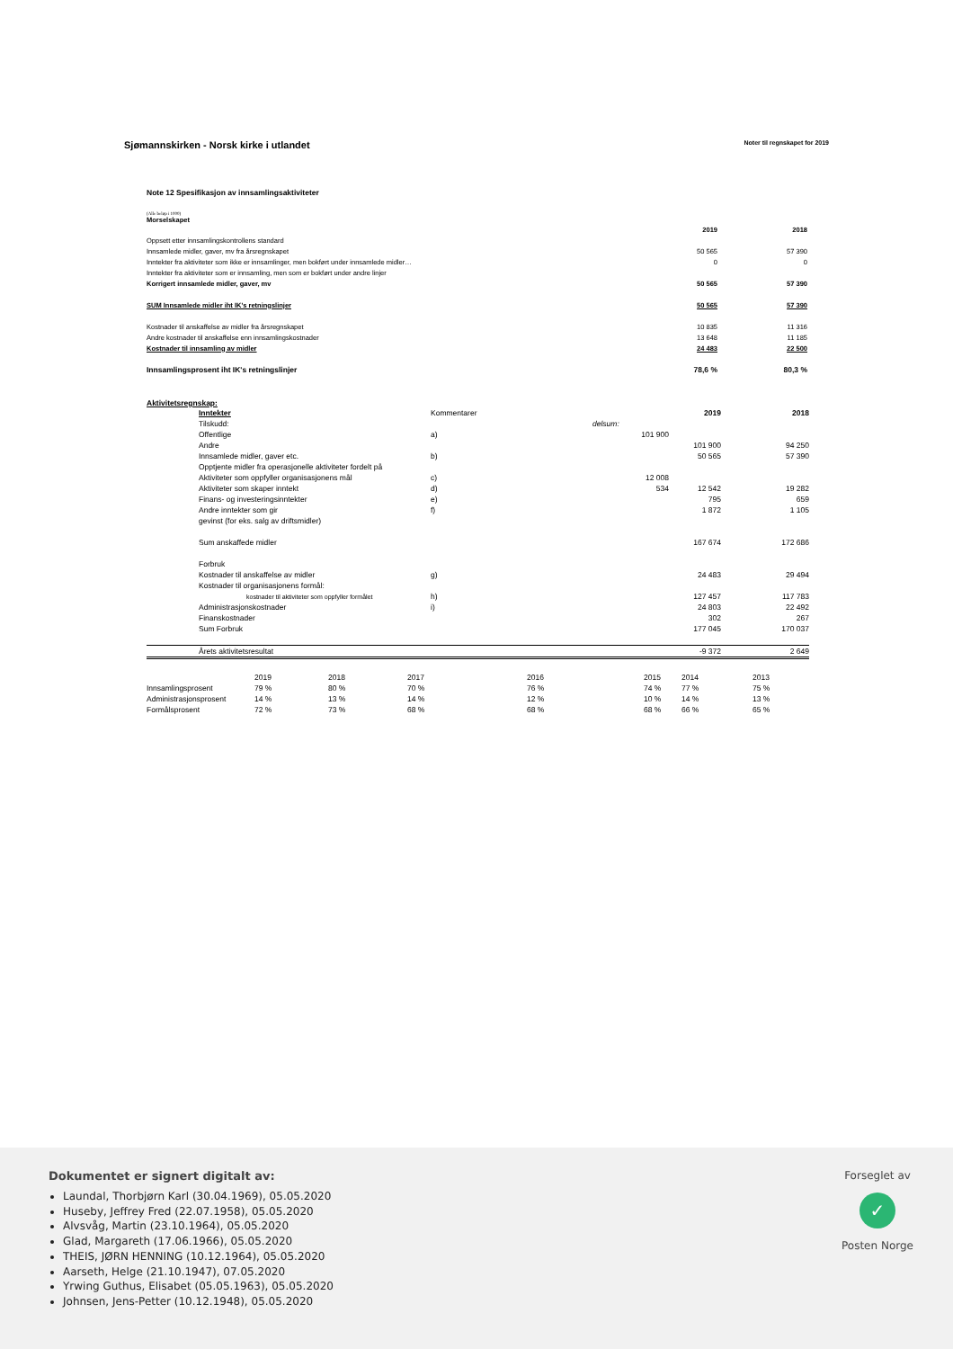Sjømannskirken - Norsk kirke i utlandet
Noter til regnskapet for 2019
Note 12 Spesifikasjon av innsamlingsaktiviteter
(Alle beløp i 1000)
Morselskapet
| | 2019 | 2018 |
| Oppsett etter innsamlingskontrollens standard | | |
| Innsamlede midler, gaver, mv fra årsregnskapet | 50 565 | 57 390 |
| Inntekter fra aktiviteter som ikke er innsamlinger, men bokført under innsamlede midler… | 0 | 0 |
| Inntekter fra aktiviteter som er innsamling, men som er bokført under andre linjer | | |
| Korrigert innsamlede midler, gaver, mv | 50 565 | 57 390 |
| SUM Innsamlede midler iht IK's retningslinjer | 50 565 | 57 390 |
| Kostnader til anskaffelse av midler fra årsregnskapet | 10 835 | 11 316 |
| Andre kostnader til anskaffelse enn innsamlingskostnader | 13 648 | 11 185 |
| Kostnader til innsamling av midler | 24 483 | 22 500 |
| Innsamlingsprosent iht IK's retningslinjer | 78,6 % | 80,3 % |
Aktivitetsregnskap:
| | Inntekter | Kommentarer | | 2019 | 2018 |
| | Tilskudd: | | delsum: | | |
| | Offentlige | a) | 101 900 | | |
| | Andre | | | 101 900 | 94 250 |
| | Innsamlede midler, gaver etc. | b) | | 50 565 | 57 390 |
| | Opptjente midler fra operasjonelle aktiviteter fordelt på | | | | |
| | Aktiviteter som oppfyller organisasjonens mål | c) | 12 008 | | |
| | Aktiviteter som skaper inntekt | d) | 534 | 12 542 | 19 282 |
| | Finans- og investeringsinntekter | e) | | 795 | 659 |
| | Andre inntekter som gir | f) | | 1 872 | 1 105 |
| | gevinst (for eks. salg av driftsmidler) | | | | |
| | Sum anskaffede midler | | | 167 674 | 172 686 |
| | Forbruk | | | | |
| | Kostnader til anskaffelse av midler | g) | | 24 483 | 29 494 |
| | Kostnader til organisasjonens formål: | | | | |
| | kostnader til aktiviteter som oppfyller formålet | h) | | 127 457 | 117 783 |
| | Administrasjonskostnader | i) | | 24 803 | 22 492 |
| | Finanskostnader | | | 302 | 267 |
| | Sum Forbruk | | | 177 045 | 170 037 |
| | Årets aktivitetsresultat | | | -9 372 | 2 649 |
| | 2019 | 2018 | 2017 | 2016 | 2015 | 2014 | 2013 |
| Innsamlingsprosent | 79 % | 80 % | 70 % | 76 % | 74 % | 77 % | 75 % |
| Administrasjonsprosent | 14 % | 13 % | 14 % | 12 % | 10 % | 14 % | 13 % |
| Formålsprosent | 72 % | 73 % | 68 % | 68 % | 68 % | 66 % | 65 % |
Dokumentet er signert digitalt av:
Laundal, Thorbjørn Karl (30.04.1969), 05.05.2020
Huseby, Jeffrey Fred (22.07.1958), 05.05.2020
Alvsvåg, Martin (23.10.1964), 05.05.2020
Glad, Margareth (17.06.1966), 05.05.2020
THEIS, JØRN HENNING (10.12.1964), 05.05.2020
Aarseth, Helge (21.10.1947), 07.05.2020
Yrwing Guthus, Elisabet (05.05.1963), 05.05.2020
Johnsen, Jens-Petter (10.12.1948), 05.05.2020
Forseglet av
✓
Posten Norge